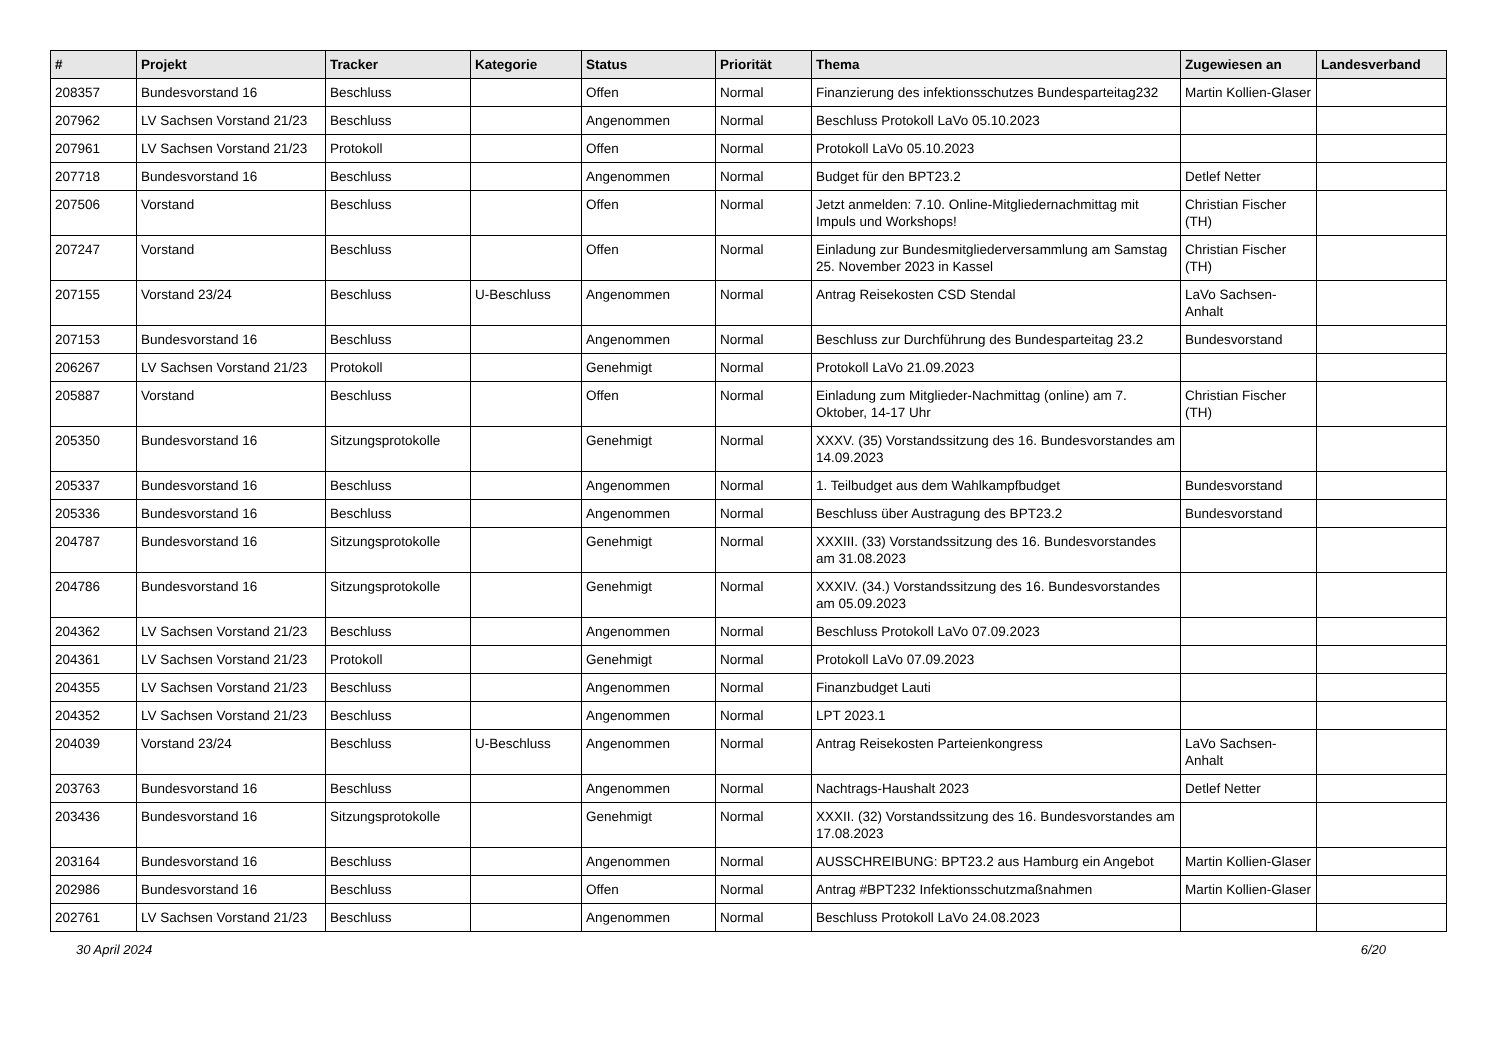| # | Projekt | Tracker | Kategorie | Status | Priorität | Thema | Zugewiesen an | Landesverband |
| --- | --- | --- | --- | --- | --- | --- | --- | --- |
| 208357 | Bundesvorstand 16 | Beschluss | | Offen | Normal | Finanzierung des infektionsschutzes Bundesparteitag232 | Martin Kollien-Glaser | |
| 207962 | LV Sachsen Vorstand 21/23 | Beschluss | | Angenommen | Normal | Beschluss Protokoll LaVo 05.10.2023 | | |
| 207961 | LV Sachsen Vorstand 21/23 | Protokoll | | Offen | Normal | Protokoll LaVo 05.10.2023 | | |
| 207718 | Bundesvorstand 16 | Beschluss | | Angenommen | Normal | Budget für den BPT23.2 | Detlef Netter | |
| 207506 | Vorstand | Beschluss | | Offen | Normal | Jetzt anmelden: 7.10. Online-Mitgliedernachmittag mit Impuls und Workshops! | Christian Fischer (TH) | |
| 207247 | Vorstand | Beschluss | | Offen | Normal | Einladung zur Bundesmitgliederversammlung am Samstag 25. November 2023 in Kassel | Christian Fischer (TH) | |
| 207155 | Vorstand 23/24 | Beschluss | U-Beschluss | Angenommen | Normal | Antrag Reisekosten CSD Stendal | LaVo Sachsen-Anhalt | |
| 207153 | Bundesvorstand 16 | Beschluss | | Angenommen | Normal | Beschluss zur Durchführung des Bundesparteitag 23.2 | Bundesvorstand | |
| 206267 | LV Sachsen Vorstand 21/23 | Protokoll | | Genehmigt | Normal | Protokoll LaVo 21.09.2023 | | |
| 205887 | Vorstand | Beschluss | | Offen | Normal | Einladung zum Mitglieder-Nachmittag (online) am 7. Oktober, 14-17 Uhr | Christian Fischer (TH) | |
| 205350 | Bundesvorstand 16 | Sitzungsprotokolle | | Genehmigt | Normal | XXXV. (35) Vorstandssitzung des 16. Bundesvorstandes am 14.09.2023 | | |
| 205337 | Bundesvorstand 16 | Beschluss | | Angenommen | Normal | 1. Teilbudget aus dem Wahlkampfbudget | Bundesvorstand | |
| 205336 | Bundesvorstand 16 | Beschluss | | Angenommen | Normal | Beschluss über Austragung des BPT23.2 | Bundesvorstand | |
| 204787 | Bundesvorstand 16 | Sitzungsprotokolle | | Genehmigt | Normal | XXXIII. (33) Vorstandssitzung des 16. Bundesvorstandes am 31.08.2023 | | |
| 204786 | Bundesvorstand 16 | Sitzungsprotokolle | | Genehmigt | Normal | XXXIV. (34.) Vorstandssitzung des 16. Bundesvorstandes am 05.09.2023 | | |
| 204362 | LV Sachsen Vorstand 21/23 | Beschluss | | Angenommen | Normal | Beschluss Protokoll LaVo 07.09.2023 | | |
| 204361 | LV Sachsen Vorstand 21/23 | Protokoll | | Genehmigt | Normal | Protokoll LaVo 07.09.2023 | | |
| 204355 | LV Sachsen Vorstand 21/23 | Beschluss | | Angenommen | Normal | Finanzbudget Lauti | | |
| 204352 | LV Sachsen Vorstand 21/23 | Beschluss | | Angenommen | Normal | LPT 2023.1 | | |
| 204039 | Vorstand 23/24 | Beschluss | U-Beschluss | Angenommen | Normal | Antrag Reisekosten Parteienkongress | LaVo Sachsen-Anhalt | |
| 203763 | Bundesvorstand 16 | Beschluss | | Angenommen | Normal | Nachtrags-Haushalt 2023 | Detlef Netter | |
| 203436 | Bundesvorstand 16 | Sitzungsprotokolle | | Genehmigt | Normal | XXXII. (32) Vorstandssitzung des 16. Bundesvorstandes am 17.08.2023 | | |
| 203164 | Bundesvorstand 16 | Beschluss | | Angenommen | Normal | AUSSCHREIBUNG: BPT23.2 aus Hamburg ein Angebot | Martin Kollien-Glaser | |
| 202986 | Bundesvorstand 16 | Beschluss | | Offen | Normal | Antrag #BPT232 Infektionsschutzmaßnahmen | Martin Kollien-Glaser | |
| 202761 | LV Sachsen Vorstand 21/23 | Beschluss | | Angenommen | Normal | Beschluss Protokoll LaVo 24.08.2023 | | |
30 April 2024 6/20